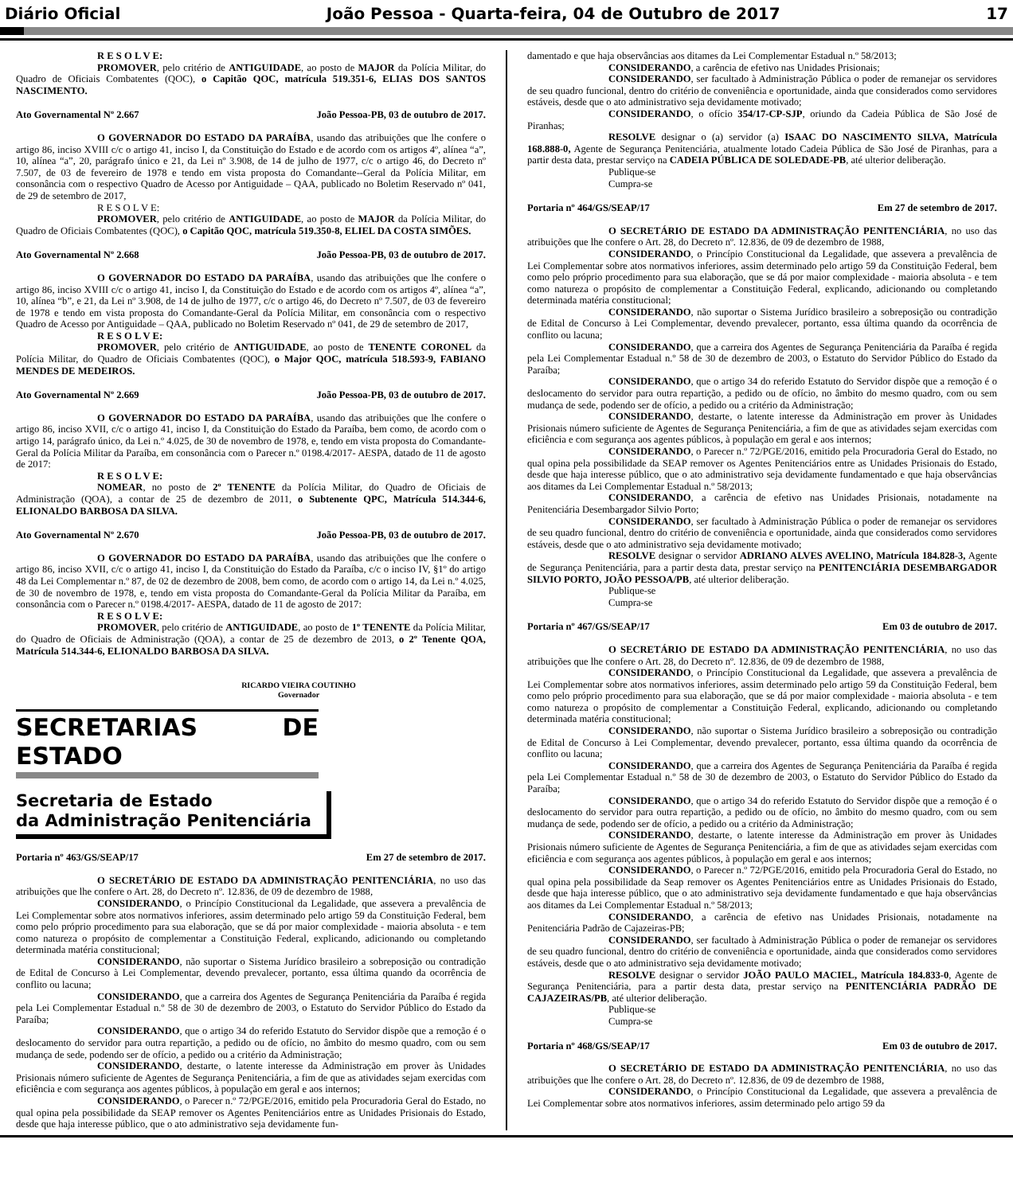Diário Oficial João Pessoa - Quarta-feira, 04 de Outubro de 2017 17
R E S O L V E:
PROMOVER, pelo critério de ANTIGUIDADE, ao posto de MAJOR da Polícia Militar, do Quadro de Oficiais Combatentes (QOC), o Capitão QOC, matrícula 519.351-6, ELIAS DOS SANTOS NASCIMENTO.
Ato Governamental Nº 2.667 João Pessoa-PB, 03 de outubro de 2017.
O GOVERNADOR DO ESTADO DA PARAÍBA, usando das atribuições que lhe confere o artigo 86, inciso XVIII c/c o artigo 41, inciso I, da Constituição do Estado e de acordo com os artigos 4º, alínea “a”, 10, alínea “a”, 20, parágrafo único e 21, da Lei nº 3.908, de 14 de julho de 1977, c/c o artigo 46, do Decreto nº 7.507, de 03 de fevereiro de 1978 e tendo em vista proposta do Comandante--Geral da Polícia Militar, em consonância com o respectivo Quadro de Acesso por Antiguidade – QAA, publicado no Boletim Reservado nº 041, de 29 de setembro de 2017,
R E S O L V E:
PROMOVER, pelo critério de ANTIGUIDADE, ao posto de MAJOR da Polícia Militar, do Quadro de Oficiais Combatentes (QOC), o Capitão QOC, matrícula 519.350-8, ELIEL DA COSTA SIMÕES.
Ato Governamental Nº 2.668 João Pessoa-PB, 03 de outubro de 2017.
O GOVERNADOR DO ESTADO DA PARAÍBA, usando das atribuições que lhe confere o artigo 86, inciso XVIII c/c o artigo 41, inciso I, da Constituição do Estado e de acordo com os artigos 4º, alínea “a”, 10, alínea “b”, e 21, da Lei nº 3.908, de 14 de julho de 1977, c/c o artigo 46, do Decreto nº 7.507, de 03 de fevereiro de 1978 e tendo em vista proposta do Comandante-Geral da Polícia Militar, em consonância com o respectivo Quadro de Acesso por Antiguidade – QAA, publicado no Boletim Reservado nº 041, de 29 de setembro de 2017,
R E S O L V E:
PROMOVER, pelo critério de ANTIGUIDADE, ao posto de TENENTE CORONEL da Polícia Militar, do Quadro de Oficiais Combatentes (QOC), o Major QOC, matrícula 518.593-9, FABIANO MENDES DE MEDEIROS.
Ato Governamental Nº 2.669 João Pessoa-PB, 03 de outubro de 2017.
O GOVERNADOR DO ESTADO DA PARAÍBA, usando das atribuições que lhe confere o artigo 86, inciso XVII, c/c o artigo 41, inciso I, da Constituição do Estado da Paraíba, bem como, de acordo com o artigo 14, parágrafo único, da Lei n.º 4.025, de 30 de novembro de 1978, e, tendo em vista proposta do Comandante-Geral da Polícia Militar da Paraíba, em consonância com o Parecer n.º 0198.4/2017- AESPA, datado de 11 de agosto de 2017:
R E S O L V E:
NOMEAR, no posto de 2º TENENTE da Polícia Militar, do Quadro de Oficiais de Administração (QOA), a contar de 25 de dezembro de 2011, o Subtenente QPC, Matrícula 514.344-6, ELIONALDO BARBOSA DA SILVA.
Ato Governamental Nº 2.670 João Pessoa-PB, 03 de outubro de 2017.
O GOVERNADOR DO ESTADO DA PARAÍBA, usando das atribuições que lhe confere o artigo 86, inciso XVII, c/c o artigo 41, inciso I, da Constituição do Estado da Paraíba, c/c o inciso IV, §1º do artigo 48 da Lei Complementar n.º 87, de 02 de dezembro de 2008, bem como, de acordo com o artigo 14, da Lei n.º 4.025, de 30 de novembro de 1978, e, tendo em vista proposta do Comandante-Geral da Polícia Militar da Paraíba, em consonância com o Parecer n.º 0198.4/2017- AESPA, datado de 11 de agosto de 2017:
R E S O L V E:
PROMOVER, pelo critério de ANTIGUIDADE, ao posto de 1º TENENTE da Polícia Militar, do Quadro de Oficiais de Administração (QOA), a contar de 25 de dezembro de 2013, o 2º Tenente QOA, Matrícula 514.344-6, ELIONALDO BARBOSA DA SILVA.
RICARDO VIEIRA COUTINHO
Governador
SECRETARIAS DE ESTADO
Secretaria de Estado
da Administração Penitenciária
Portaria nº 463/GS/SEAP/17 Em 27 de setembro de 2017.
O SECRETÁRIO DE ESTADO DA ADMINISTRAÇÃO PENITENCIÁRIA, no uso das atribuições que lhe confere o Art. 28, do Decreto nº. 12.836, de 09 de dezembro de 1988,
CONSIDERANDO, o Princípio Constitucional da Legalidade, que assevera a prevalência de Lei Complementar sobre atos normativos inferiores, assim determinado pelo artigo 59 da Constituição Federal, bem como pelo próprio procedimento para sua elaboração, que se dá por maior complexidade - maioria absoluta - e tem como natureza o propósito de complementar a Constituição Federal, explicando, adicionando ou completando determinada matéria constitucional;
CONSIDERANDO, não suportar o Sistema Jurídico brasileiro a sobreposição ou contradição de Edital de Concurso à Lei Complementar, devendo prevalecer, portanto, essa última quando da ocorrência de conflito ou lacuna;
CONSIDERANDO, que a carreira dos Agentes de Segurança Penitenciária da Paraíba é regida pela Lei Complementar Estadual n.º 58 de 30 de dezembro de 2003, o Estatuto do Servidor Público do Estado da Paraíba;
CONSIDERANDO, que o artigo 34 do referido Estatuto do Servidor dispõe que a remoção é o deslocamento do servidor para outra repartição, a pedido ou de ofício, no âmbito do mesmo quadro, com ou sem mudança de sede, podendo ser de ofício, a pedido ou a critério da Administração;
CONSIDERANDO, destarte, o latente interesse da Administração em prover às Unidades Prisionais número suficiente de Agentes de Segurança Penitenciária, a fim de que as atividades sejam exercidas com eficiência e com segurança aos agentes públicos, à população em geral e aos internos;
CONSIDERANDO, o Parecer n.º 72/PGE/2016, emitido pela Procuradoria Geral do Estado, no qual opina pela possibilidade da SEAP remover os Agentes Penitenciários entre as Unidades Prisionais do Estado, desde que haja interesse público, que o ato administrativo seja devidamente fun-
damentado e que haja observâncias aos ditames da Lei Complementar Estadual n.º 58/2013;
CONSIDERANDO, a carência de efetivo nas Unidades Prisionais;
CONSIDERANDO, ser facultado à Administração Pública o poder de remanejar os servidores de seu quadro funcional, dentro do critério de conveniência e oportunidade, ainda que considerados como servidores estáveis, desde que o ato administrativo seja devidamente motivado;
CONSIDERANDO, o ofício 354/17-CP-SJP, oriundo da Cadeia Pública de São José de Piranhas;
RESOLVE designar o (a) servidor (a) ISAAC DO NASCIMENTO SILVA, Matrícula 168.888-0, Agente de Segurança Penitenciária, atualmente lotado Cadeia Pública de São José de Piranhas, para a partir desta data, prestar serviço na CADEIA PÚBLICA DE SOLEDADE-PB, até ulterior deliberação.
Publique-se
Cumpra-se
Portaria nº 464/GS/SEAP/17 Em 27 de setembro de 2017.
O SECRETÁRIO DE ESTADO DA ADMINISTRAÇÃO PENITENCIÁRIA, no uso das atribuições que lhe confere o Art. 28, do Decreto nº. 12.836, de 09 de dezembro de 1988,
CONSIDERANDO, o Princípio Constitucional da Legalidade, que assevera a prevalência de Lei Complementar sobre atos normativos inferiores, assim determinado pelo artigo 59 da Constituição Federal, bem como pelo próprio procedimento para sua elaboração, que se dá por maior complexidade - maioria absoluta - e tem como natureza o propósito de complementar a Constituição Federal, explicando, adicionando ou completando determinada matéria constitucional;
CONSIDERANDO, não suportar o Sistema Jurídico brasileiro a sobreposição ou contradição de Edital de Concurso à Lei Complementar, devendo prevalecer, portanto, essa última quando da ocorrência de conflito ou lacuna;
CONSIDERANDO, que a carreira dos Agentes de Segurança Penitenciária da Paraíba é regida pela Lei Complementar Estadual n.º 58 de 30 de dezembro de 2003, o Estatuto do Servidor Público do Estado da Paraíba;
CONSIDERANDO, que o artigo 34 do referido Estatuto do Servidor dispõe que a remoção é o deslocamento do servidor para outra repartição, a pedido ou de ofício, no âmbito do mesmo quadro, com ou sem mudança de sede, podendo ser de ofício, a pedido ou a critério da Administração;
CONSIDERANDO, destarte, o latente interesse da Administração em prover às Unidades Prisionais número suficiente de Agentes de Segurança Penitenciária, a fim de que as atividades sejam exercidas com eficiência e com segurança aos agentes públicos, à população em geral e aos internos;
CONSIDERANDO, o Parecer n.º 72/PGE/2016, emitido pela Procuradoria Geral do Estado, no qual opina pela possibilidade da SEAP remover os Agentes Penitenciários entre as Unidades Prisionais do Estado, desde que haja interesse público, que o ato administrativo seja devidamente fundamentado e que haja observâncias aos ditames da Lei Complementar Estadual n.º 58/2013;
CONSIDERANDO, a carência de efetivo nas Unidades Prisionais, notadamente na Penitenciária Desembargador Silvio Porto;
CONSIDERANDO, ser facultado à Administração Pública o poder de remanejar os servidores de seu quadro funcional, dentro do critério de conveniência e oportunidade, ainda que considerados como servidores estáveis, desde que o ato administrativo seja devidamente motivado;
RESOLVE designar o servidor ADRIANO ALVES AVELINO, Matrícula 184.828-3, Agente de Segurança Penitenciária, para a partir desta data, prestar serviço na PENITENCIÁRIA DESEMBARGADOR SILVIO PORTO, JOÃO PESSOA/PB, até ulterior deliberação.
Publique-se
Cumpra-se
Portaria nº 467/GS/SEAP/17 Em 03 de outubro de 2017.
O SECRETÁRIO DE ESTADO DA ADMINISTRAÇÃO PENITENCIÁRIA, no uso das atribuições que lhe confere o Art. 28, do Decreto nº. 12.836, de 09 de dezembro de 1988,
CONSIDERANDO, o Princípio Constitucional da Legalidade, que assevera a prevalência de Lei Complementar sobre atos normativos inferiores, assim determinado pelo artigo 59 da Constituição Federal, bem como pelo próprio procedimento para sua elaboração, que se dá por maior complexidade - maioria absoluta - e tem como natureza o propósito de complementar a Constituição Federal, explicando, adicionando ou completando determinada matéria constitucional;
CONSIDERANDO, não suportar o Sistema Jurídico brasileiro a sobreposição ou contradição de Edital de Concurso à Lei Complementar, devendo prevalecer, portanto, essa última quando da ocorrência de conflito ou lacuna;
CONSIDERANDO, que a carreira dos Agentes de Segurança Penitenciária da Paraíba é regida pela Lei Complementar Estadual n.º 58 de 30 de dezembro de 2003, o Estatuto do Servidor Público do Estado da Paraíba;
CONSIDERANDO, que o artigo 34 do referido Estatuto do Servidor dispõe que a remoção é o deslocamento do servidor para outra repartição, a pedido ou de ofício, no âmbito do mesmo quadro, com ou sem mudança de sede, podendo ser de ofício, a pedido ou a critério da Administração;
CONSIDERANDO, destarte, o latente interesse da Administração em prover às Unidades Prisionais número suficiente de Agentes de Segurança Penitenciária, a fim de que as atividades sejam exercidas com eficiência e com segurança aos agentes públicos, à população em geral e aos internos;
CONSIDERANDO, o Parecer n.º 72/PGE/2016, emitido pela Procuradoria Geral do Estado, no qual opina pela possibilidade da Seap remover os Agentes Penitenciários entre as Unidades Prisionais do Estado, desde que haja interesse público, que o ato administrativo seja devidamente fundamentado e que haja observâncias aos ditames da Lei Complementar Estadual n.º 58/2013;
CONSIDERANDO, a carência de efetivo nas Unidades Prisionais, notadamente na Penitenciária Padrão de Cajazeiras-PB;
CONSIDERANDO, ser facultado à Administração Pública o poder de remanejar os servidores de seu quadro funcional, dentro do critério de conveniência e oportunidade, ainda que considerados como servidores estáveis, desde que o ato administrativo seja devidamente motivado;
RESOLVE designar o servidor JOÃO PAULO MACIEL, Matrícula 184.833-0, Agente de Segurança Penitenciária, para a partir desta data, prestar serviço na PENITENCIÁRIA PADRÃO DE CAJAZEIRAS/PB, até ulterior deliberação.
Publique-se
Cumpra-se
Portaria nº 468/GS/SEAP/17 Em 03 de outubro de 2017.
O SECRETÁRIO DE ESTADO DA ADMINISTRAÇÃO PENITENCIÁRIA, no uso das atribuições que lhe confere o Art. 28, do Decreto nº. 12.836, de 09 de dezembro de 1988,
CONSIDERANDO, o Princípio Constitucional da Legalidade, que assevera a prevalência de Lei Complementar sobre atos normativos inferiores, assim determinado pelo artigo 59 da